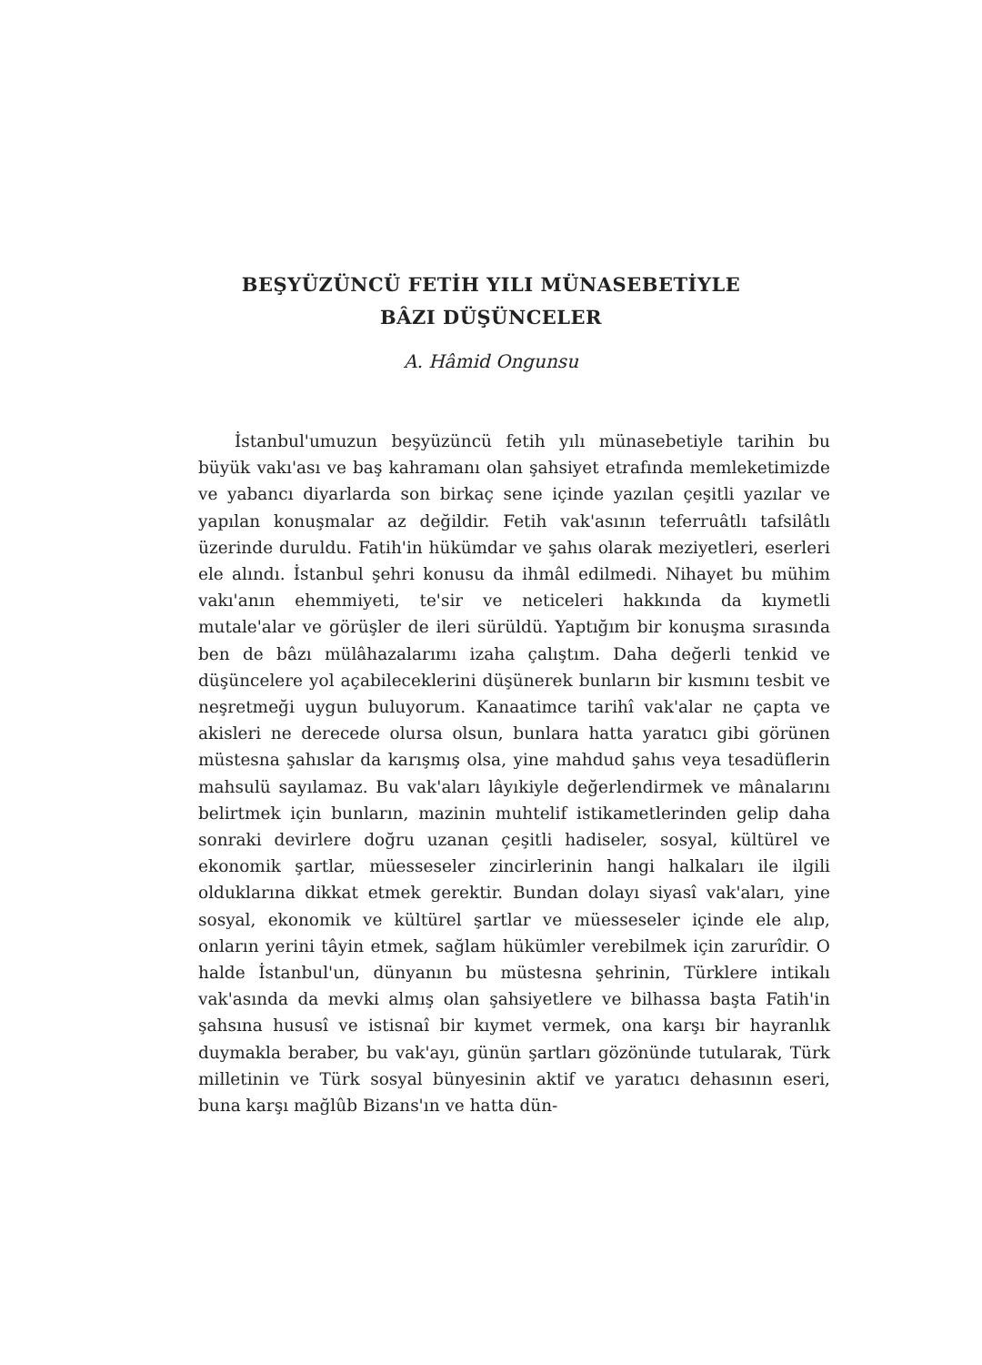BEŞYÜZÜNCÜ FETİH YILI MÜNASEBETİYLE
BÂZI DÜŞÜNCELER
A. Hâmid Ongunsu
İstanbul'umuzun beşyüzüncü fetih yılı münasebetiyle tarihin bu büyük vakı'ası ve baş kahramanı olan şahsiyet etrafında memleketimizde ve yabancı diyarlarda son birkaç sene içinde yazılan çeşitli yazılar ve yapılan konuşmalar az değildir. Fetih vak'asının teferruâtlı tafsilâtlı üzerinde duruldu. Fatih'in hükümdar ve şahıs olarak meziyetleri, eserleri ele alındı. İstanbul şehri konusu da ihmâl edilmedi. Nihayet bu mühim vakı'anın ehemmiyeti, te'sir ve neticeleri hakkında da kıymetli mutale'alar ve görüşler de ileri sürüldü. Yaptığım bir konuşma sırasında ben de bâzı mülâhazalarımı izaha çalıştım. Daha değerli tenkid ve düşüncelere yol açabileceklerini düşünerek bunların bir kısmını tesbit ve neşretmeği uygun buluyorum. Kanaatimce tarihî vak'alar ne çapta ve akisleri ne derecede olursa olsun, bunlara hatta yaratıcı gibi görünen müstesna şahıslar da karışmış olsa, yine mahdud şahıs veya tesadüflerin mahsulü sayılamaz. Bu vak'aları lâyıkiyle değerlendirmek ve mânalarını belirtmek için bunların, mazinin muhtelif istikametlerinden gelip daha sonraki devirlere doğru uzanan çeşitli hadiseler, sosyal, kültürel ve ekonomik şartlar, müesseseler zincirlerinin hangi halkaları ile ilgili olduklarına dikkat etmek gerektir. Bundan dolayı siyasî vak'aları, yine sosyal, ekonomik ve kültürel şartlar ve müesseseler içinde ele alıp, onların yerini tâyin etmek, sağlam hükümler verebilmek için zarurîdir. O halde İstanbul'un, dünyanın bu müstesna şehrinin, Türklere intikalı vak'asında da mevki almış olan şahsiyetlere ve bilhassa başta Fatih'in şahsına hususî ve istisnaî bir kıymet vermek, ona karşı bir hayranlık duymakla beraber, bu vak'ayı, günün şartları gözönünde tutularak, Türk milletinin ve Türk sosyal bünyesinin aktif ve yaratıcı dehasının eseri, buna karşı mağlûb Bizans'ın ve hatta dün-